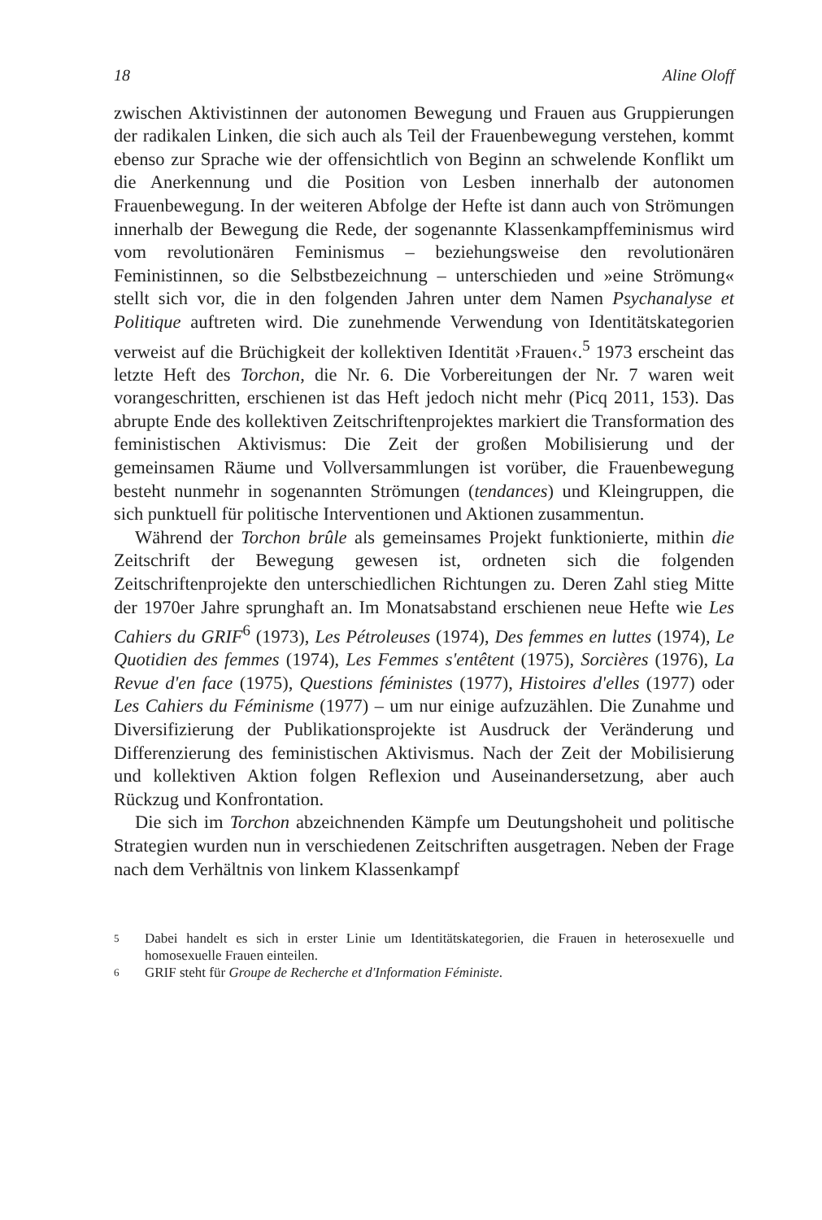18 Aline Oloff
zwischen Aktivistinnen der autonomen Bewegung und Frauen aus Gruppierungen der radikalen Linken, die sich auch als Teil der Frauenbewegung verstehen, kommt ebenso zur Sprache wie der offensichtlich von Beginn an schwelende Konflikt um die Anerkennung und die Position von Lesben innerhalb der autonomen Frauenbewegung. In der weiteren Abfolge der Hefte ist dann auch von Strömungen innerhalb der Bewegung die Rede, der sogenannte Klassenkampffeminismus wird vom revolutionären Feminismus – beziehungsweise den revolutionären Feministinnen, so die Selbstbezeichnung – unterschieden und »eine Strömung« stellt sich vor, die in den folgenden Jahren unter dem Namen Psychanalyse et Politique auftreten wird. Die zunehmende Verwendung von Identitätskategorien verweist auf die Brüchigkeit der kollektiven Identität ›Frauen‹.<sup>5</sup> 1973 erscheint das letzte Heft des Torchon, die Nr. 6. Die Vorbereitungen der Nr. 7 waren weit vorangeschritten, erschienen ist das Heft jedoch nicht mehr (Picq 2011, 153). Das abrupte Ende des kollektiven Zeitschriftenprojektes markiert die Transformation des feministischen Aktivismus: Die Zeit der großen Mobilisierung und der gemeinsamen Räume und Vollversammlungen ist vorüber, die Frauenbewegung besteht nunmehr in sogenannten Strömungen (tendances) und Kleingruppen, die sich punktuell für politische Interventionen und Aktionen zusammentun.
Während der Torchon brûle als gemeinsames Projekt funktionierte, mithin die Zeitschrift der Bewegung gewesen ist, ordneten sich die folgenden Zeitschriftenprojekte den unterschiedlichen Richtungen zu. Deren Zahl stieg Mitte der 1970er Jahre sprunghaft an. Im Monatsabstand erschienen neue Hefte wie Les Cahiers du GRIF<sup>6</sup> (1973), Les Pétroleuses (1974), Des femmes en luttes (1974), Le Quotidien des femmes (1974), Les Femmes s'entêtent (1975), Sorcières (1976), La Revue d'en face (1975), Questions féministes (1977), Histoires d'elles (1977) oder Les Cahiers du Féminisme (1977) – um nur einige aufzuzählen. Die Zunahme und Diversifizierung der Publikationsprojekte ist Ausdruck der Veränderung und Differenzierung des feministischen Aktivismus. Nach der Zeit der Mobilisierung und kollektiven Aktion folgen Reflexion und Auseinandersetzung, aber auch Rückzug und Konfrontation.
Die sich im Torchon abzeichnenden Kämpfe um Deutungshoheit und politische Strategien wurden nun in verschiedenen Zeitschriften ausgetragen. Neben der Frage nach dem Verhältnis von linkem Klassenkampf
5 Dabei handelt es sich in erster Linie um Identitätskategorien, die Frauen in heterosexuelle und homosexuelle Frauen einteilen.
6 GRIF steht für Groupe de Recherche et d'Information Féministe.